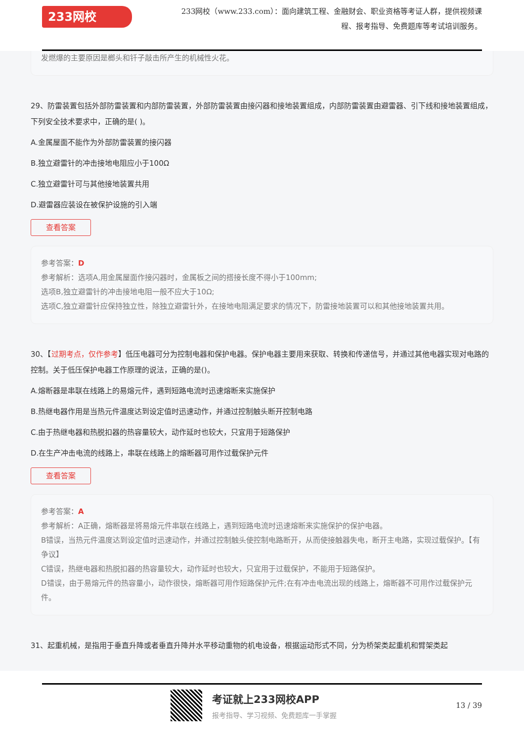233网校
233网校（www.233.com）：面向建筑工程、金融财会、职业资格等考证人群，提供视频课程、报考指导、免费题库等考试培训服务。
发燃爆的主要原因是榔头和钎子敲击所产生的机械性火花。
29、防雷装置包括外部防雷装置和内部防雷装置，外部防雷装置由接闪器和接地装置组成，内部防雷装置由避雷器、引下线和接地装置组成，下列安全技术要求中，正确的是( )。
A.金属屋面不能作为外部防雷装置的接闪器
B.独立避雷针的冲击接地电阻应小于100Ω
C.独立避雷针可与其他接地装置共用
D.避雷器应装设在被保护设施的引入端
查看答案
参考答案：D
参考解析：选项A,用金属屋面作接闪器时，金属板之间的搭接长度不得小于100mm;
选项B,独立避雷针的冲击接地电阻一般不应大于10Ω;
选项C,独立避雷针应保持独立性，除独立避雷针外，在接地电阻满足要求的情况下，防雷接地装置可以和其他接地装置共用。
30、【过期考点，仅作参考】低压电器可分为控制电器和保护电器。保护电器主要用来获取、转换和传递信号，并通过其他电器实现对电路的控制。关于低压保护电器工作原理的说法，正确的是()。
A.熔断器是串联在线路上的易熔元件，遇到短路电流时迅速熔断来实施保护
B.热继电器作用是当热元件温度达到设定值时迅速动作，并通过控制触头断开控制电路
C.由于热继电器和热脱扣器的热容量较大，动作延时也较大，只宜用于短路保护
D.在生产冲击电流的线路上，串联在线路上的熔断器可用作过载保护元件
查看答案
参考答案：A
参考解析：A正确，熔断器是将易熔元件串联在线路上，遇到短路电流时迅速熔断来实施保护的保护电器。
B错误，当热元件温度达到设定值时迅速动作，并通过控制触头使控制电路断开，从而使接触器失电，断开主电路，实现过载保护。【有争议】
C错误，热继电器和热脱扣器的热容量较大，动作延时也较大，只宜用于过载保护，不能用于短路保护。
D错误，由于易熔元件的热容量小，动作很快，熔断器可用作短路保护元件;在有冲击电流出现的线路上，熔断器不可用作过载保护元件。
31、起重机械，是指用于垂直升降或者垂直升降并水平移动重物的机电设备，根据运动形式不同，分为桥架类起重机和臂架类起
考证就上233网校APP
报考指导、学习视频、免费题库一手掌握
13 / 39